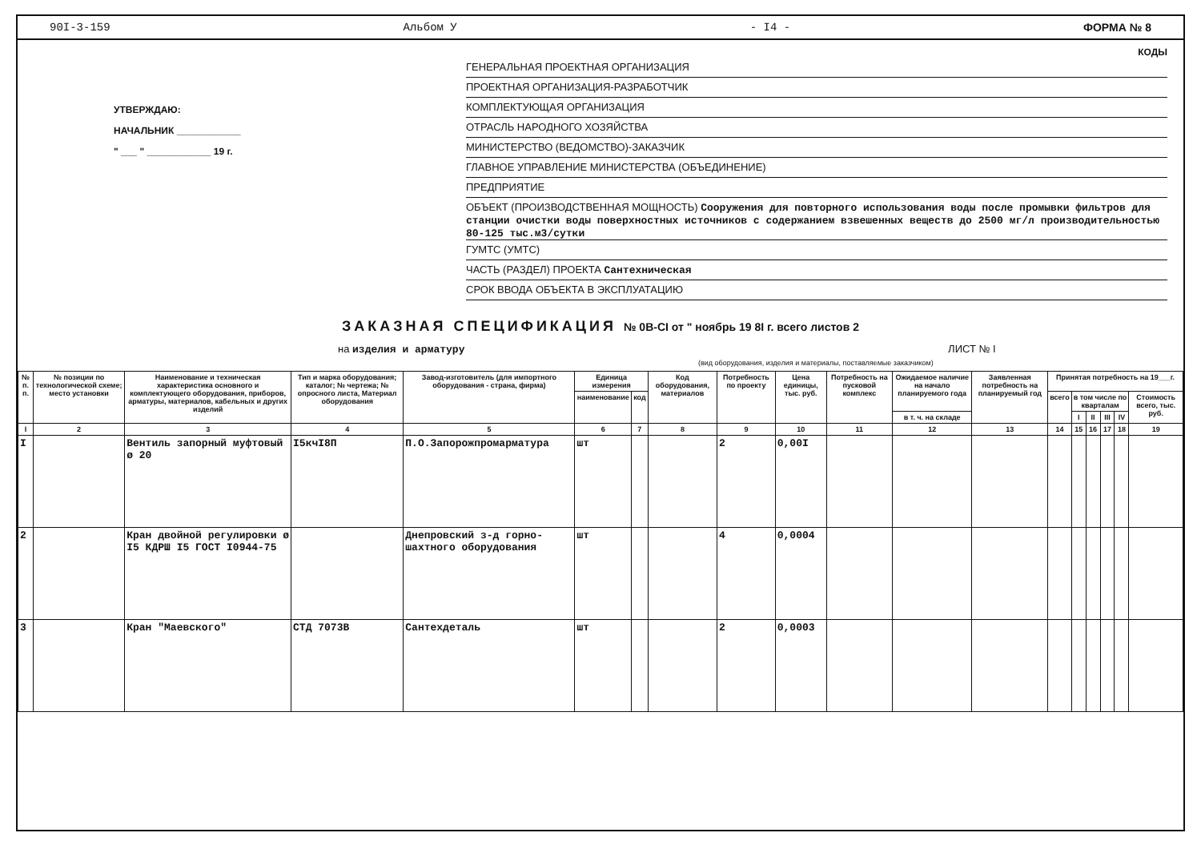90I-3-159 Альбом У - I4 - ФОРМА № 8
УТВЕРЖДАЮ:
НАЧАЛЬНИК ____________
" ___ " ____________ 19 г.
КОДЫ
ГЕНЕРАЛЬНАЯ ПРОЕКТНАЯ ОРГАНИЗАЦИЯ
ПРОЕКТНАЯ ОРГАНИЗАЦИЯ-РАЗРАБОТЧИК
КОМПЛЕКТУЮЩАЯ ОРГАНИЗАЦИЯ
ОТРАСЛЬ НАРОДНОГО ХОЗЯЙСТВА
МИНИСТЕРСТВО (ВЕДОМСТВО)-ЗАКАЗЧИК
ГЛАВНОЕ УПРАВЛЕНИЕ МИНИСТЕРСТВА (ОБЪЕДИНЕНИЕ)
ПРЕДПРИЯТИЕ
ОБЪЕКТ (ПРОИЗВОДСТВЕННАЯ МОЩНОСТЬ) Сооружения для повторного использования воды после промывки фильтров для станции очистки воды поверхностных источников с содержанием взвешенных веществ до 2500 мг/л производительностью 80-125 тыс.м3/сутки
ГУМТС (УМТС)
ЧАСТЬ (РАЗДЕЛ) ПРОЕКТА Сантехническая
СРОК ВВОДА ОБЪЕКТА В ЭКСПЛУАТАЦИЮ
ЗАКАЗНАЯ СПЕЦИФИКАЦИЯ № 0В-СI от " ноябрь 19 8I г. всего листов 2
на изделия и арматуру ЛИСТ № I
(вид оборудования, изделия и материалы, поставляемые заказчиком)
| № п. п. | № позиции по технологической схеме; место установки | Наименование и техническая характеристика основного и комплектующего оборудования, приборов, арматуры, материалов, кабельных и других изделий | Тип и марка оборудования; каталог; № чертежа; № опросного листа, Материал оборудования | Завод-изготовитель (для импортного оборудования - страна, фирма) | Единица измерения | | Код оборудования, материалов | Потребность по проекту | Цена единицы, тыс. руб. | Потребность на пусковой комплекс | Ожидаемое наличие на начало планируемого года | Заявленная потребность на планируемый год | Принятая потребность на 19___г. | | | | | |
| --- | --- | --- | --- | --- | --- | --- | --- | --- | --- | --- | --- | --- | --- | --- | --- | --- | --- | --- |
| | | | | | наименование | код | | | | | | | всего | в том числе по кварталам | | | | Стоимость всего, тыс. руб. |
| | | | | | | | | | | | в т. ч. на складе | | | I | II | III | IV | |
| I | 2 | 3 | 4 | 5 | 6 | 7 | 8 | 9 | 10 | 11 | 12 | 13 | 14 | 15 | 16 | 17 | 18 | 19 |
| I | | Вентиль запорный муфтовый ø 20 | I5кчI8П | П.О.Запорожпромарматура | шт | | | 2 | 0,00I | | | | | | | | | |
| 2 | | Кран двойной регулировки ø I5 КДРШ I5 ГОСТ I0944-75 | | Днепровский з-д горно-шахтного оборудования | шт | | | 4 | 0,0004 | | | | | | | | | |
| 3 | | Кран "Маевского" | СТД 7073В | Сантехдеталь | шт | | | 2 | 0,0003 | | | | | | | | | |